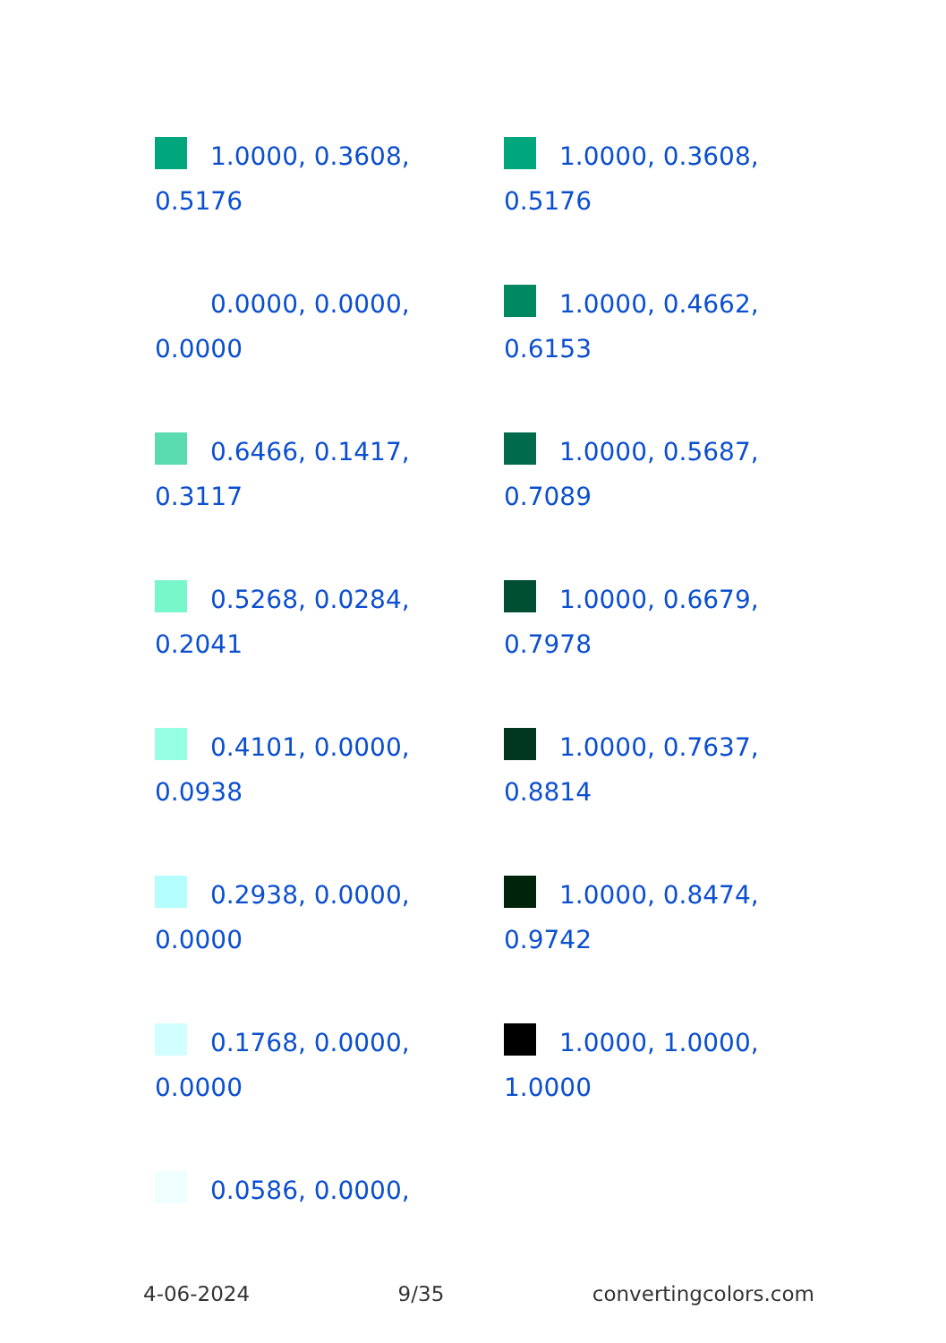1.0000, 0.3608, 0.5176
1.0000, 0.3608, 0.5176
0.0000, 0.0000, 0.0000
1.0000, 0.4662, 0.6153
0.6466, 0.1417, 0.3117
1.0000, 0.5687, 0.7089
0.5268, 0.0284, 0.2041
1.0000, 0.6679, 0.7978
0.4101, 0.0000, 0.0938
1.0000, 0.7637, 0.8814
0.2938, 0.0000, 0.0000
1.0000, 0.8474, 0.9742
0.1768, 0.0000, 0.0000
1.0000, 1.0000, 1.0000
0.0586, 0.0000,
4-06-2024 9/35 convertingcolors.com